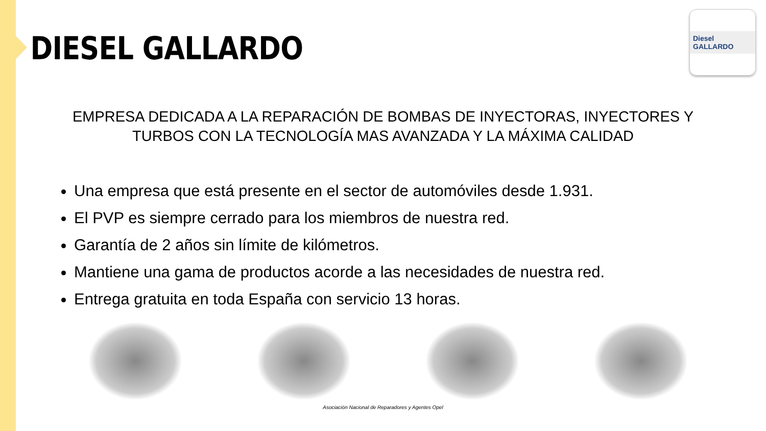DIESEL GALLARDO
Diesel GALLARDO
EMPRESA DEDICADA A LA REPARACIÓN DE BOMBAS DE INYECTORAS, INYECTORES Y TURBOS CON LA TECNOLOGÍA MAS AVANZADA Y LA MÁXIMA CALIDAD
Una empresa que está presente en el sector de automóviles desde 1.931.
El PVP es siempre cerrado para los miembros de nuestra red.
Garantía de 2 años sin límite de kilómetros.
Mantiene una gama de productos acorde a las necesidades de nuestra red.
Entrega gratuita en toda España con servicio 13 horas.
Asociación Nacional de Reparadores y Agentes Opel